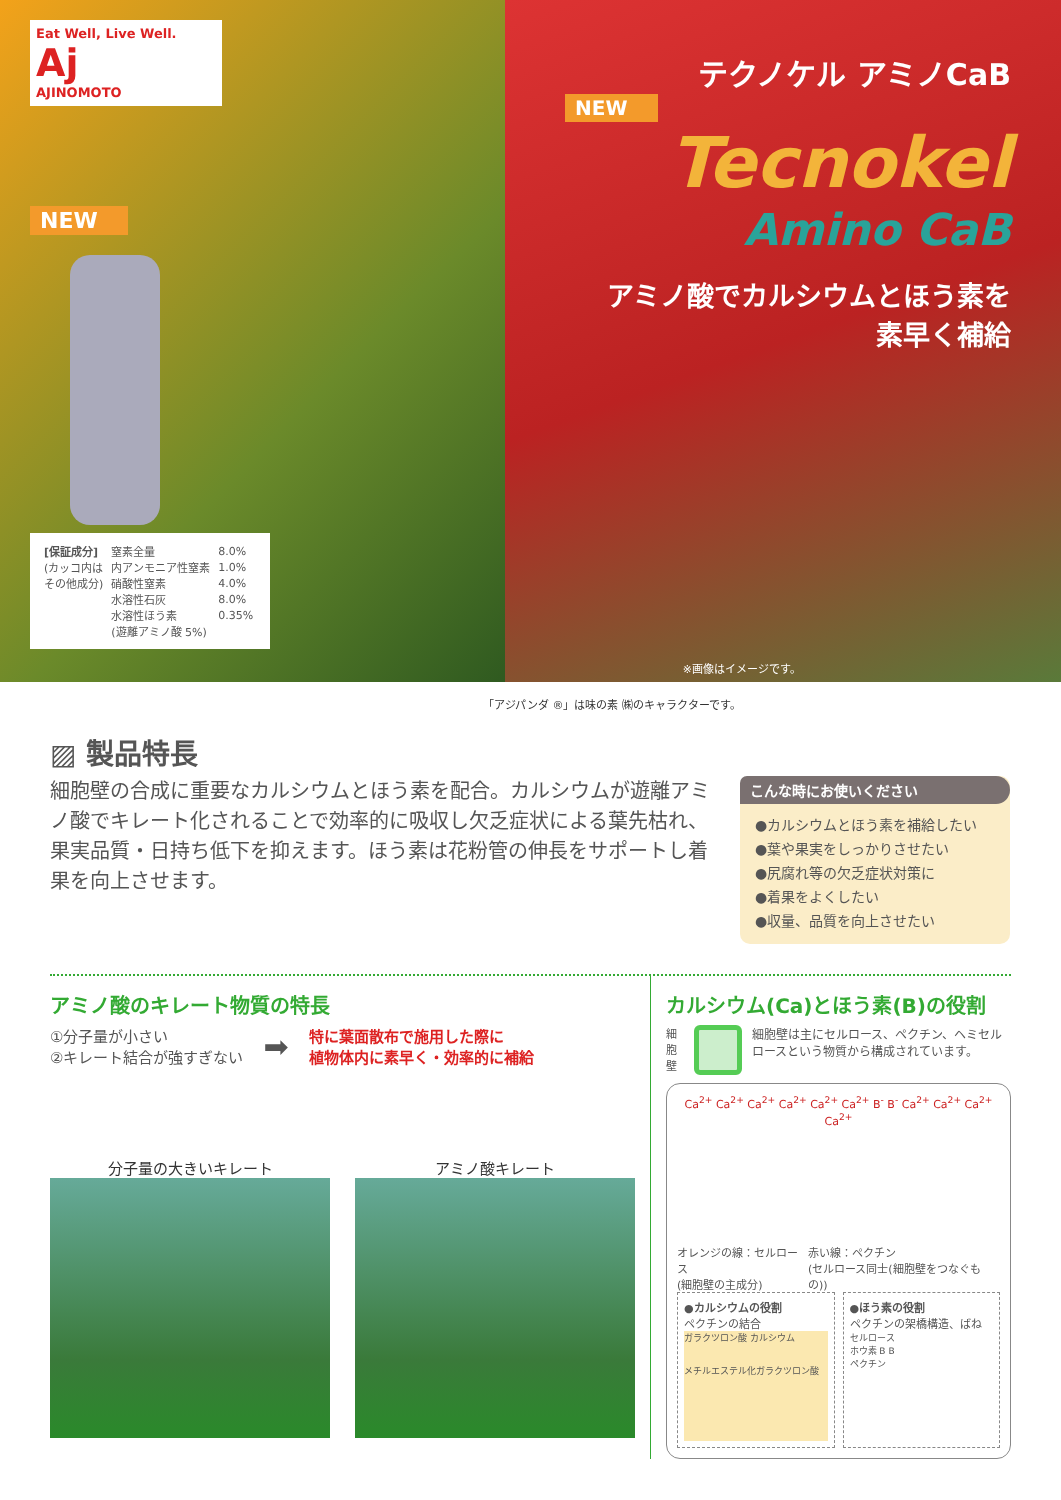Eat Well, Live Well.
Aj
AJINOMOTO
NEW
| [保証成分] | 窒素全量 | 8.0% |
| (カッコ内は | 内アンモニア性窒素 | 1.0% |
| その他成分) | 硝酸性窒素 | 4.0% |
| | 水溶性石灰 | 8.0% |
| | 水溶性ほう素 | 0.35% |
| | (遊離アミノ酸 5%) | |
テクノケル アミノCaB
NEW
Tecnokel
Amino CaB
アミノ酸でカルシウムとほう素を
素早く補給
※画像はイメージです。
「アジパンダ ®」は味の素 ㈱のキャラクターです。
▨ 製品特長
細胞壁の合成に重要なカルシウムとほう素を配合。カルシウムが遊離アミノ酸でキレート化されることで効率的に吸収し欠乏症状による葉先枯れ、果実品質・日持ち低下を抑えます。ほう素は花粉管の伸長をサポートし着果を向上させます。
こんな時にお使いください
●カルシウムとほう素を補給したい
●葉や果実をしっかりさせたい
●尻腐れ等の欠乏症状対策に
●着果をよくしたい
●収量、品質を向上させたい
アミノ酸のキレート物質の特長
①分子量が小さい
②キレート結合が強すぎない
➡
特に葉面散布で施用した際に
植物体内に素早く・効率的に補給
分子量の大きいキレート アミノ酸キレート
カルシウム(Ca)とほう素(B)の役割
細胞壁 細胞壁は主にセルロース、ペクチン、ヘミセルロースという物質から構成されています。
Ca<sup>2+</sup> Ca<sup>2+</sup> Ca<sup>2+</sup> Ca<sup>2+</sup> Ca<sup>2+</sup> Ca<sup>2+</sup> B<sup>-</sup> B<sup>-</sup> Ca<sup>2+</sup> Ca<sup>2+</sup> Ca<sup>2+</sup> Ca<sup>2+</sup>
オレンジの線：セルロース
(細胞壁の主成分) 赤い線：ペクチン
(セルロース同士(細胞壁をつなぐもの))
●カルシウムの役割
ペクチンの結合
ガラクツロン酸 カルシウム
メチルエステル化ガラクツロン酸
●ほう素の役割
ペクチンの架橋構造、ばね
セルロース
ホウ素 B B
ペクチン